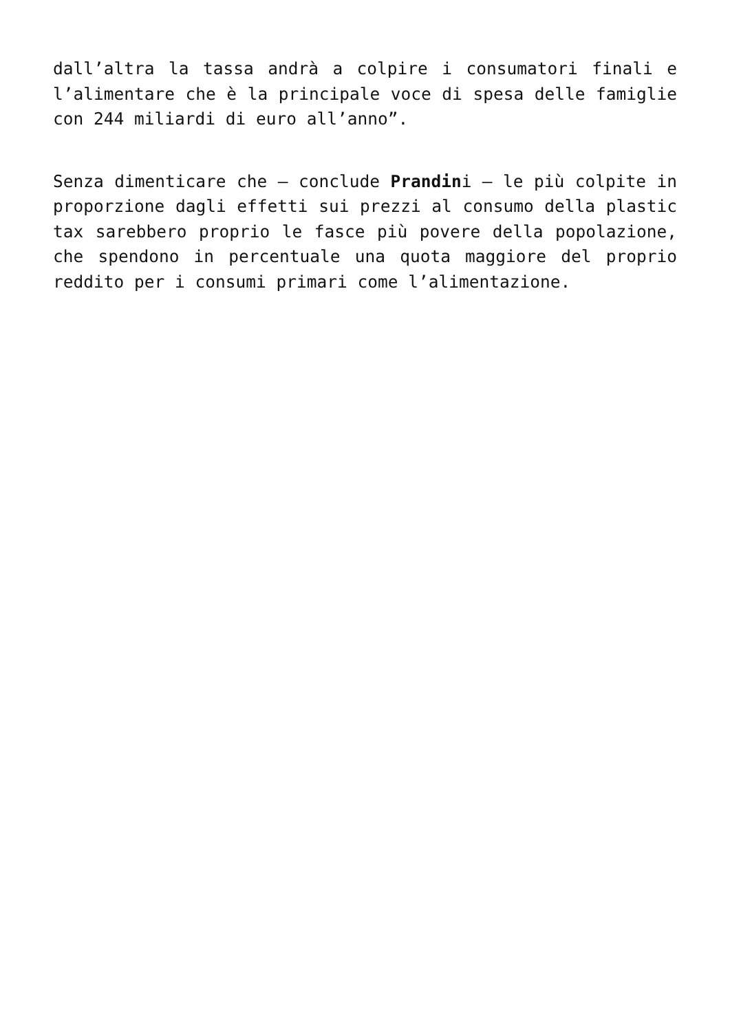dall’altra la tassa andrà a colpire i consumatori finali e l’alimentare che è la principale voce di spesa delle famiglie con 244 miliardi di euro all’anno”.
Senza dimenticare che – conclude Prandini – le più colpite in proporzione dagli effetti sui prezzi al consumo della plastic tax sarebbero proprio le fasce più povere della popolazione, che spendono in percentuale una quota maggiore del proprio reddito per i consumi primari come l’alimentazione.